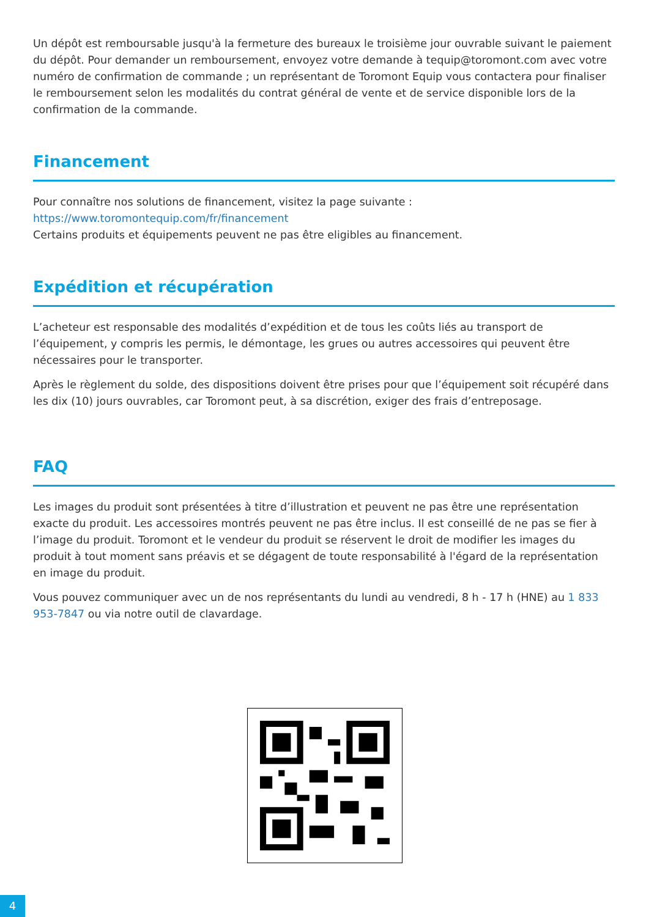Un dépôt est remboursable jusqu'à la fermeture des bureaux le troisième jour ouvrable suivant le paiement du dépôt. Pour demander un remboursement, envoyez votre demande à tequip@toromont.com avec votre numéro de confirmation de commande ; un représentant de Toromont Equip vous contactera pour finaliser le remboursement selon les modalités du contrat général de vente et de service disponible lors de la confirmation de la commande.
Financement
Pour connaître nos solutions de financement, visitez la page suivante :
https://www.toromontequip.com/fr/financement
Certains produits et équipements peuvent ne pas être eligibles au financement.
Expédition et récupération
L’acheteur est responsable des modalités d’expédition et de tous les coûts liés au transport de l’équipement, y compris les permis, le démontage, les grues ou autres accessoires qui peuvent être nécessaires pour le transporter.
Après le règlement du solde, des dispositions doivent être prises pour que l’équipement soit récupéré dans les dix (10) jours ouvrables, car Toromont peut, à sa discrétion, exiger des frais d’entreposage.
FAQ
Les images du produit sont présentées à titre d’illustration et peuvent ne pas être une représentation exacte du produit. Les accessoires montrés peuvent ne pas être inclus. Il est conseillé de ne pas se fier à l’image du produit. Toromont et le vendeur du produit se réservent le droit de modifier les images du produit à tout moment sans préavis et se dégagent de toute responsabilité à l'égard de la représentation en image du produit.
Vous pouvez communiquer avec un de nos représentants du lundi au vendredi, 8 h - 17 h (HNE) au 1 833 953-7847 ou via notre outil de clavardage.
4